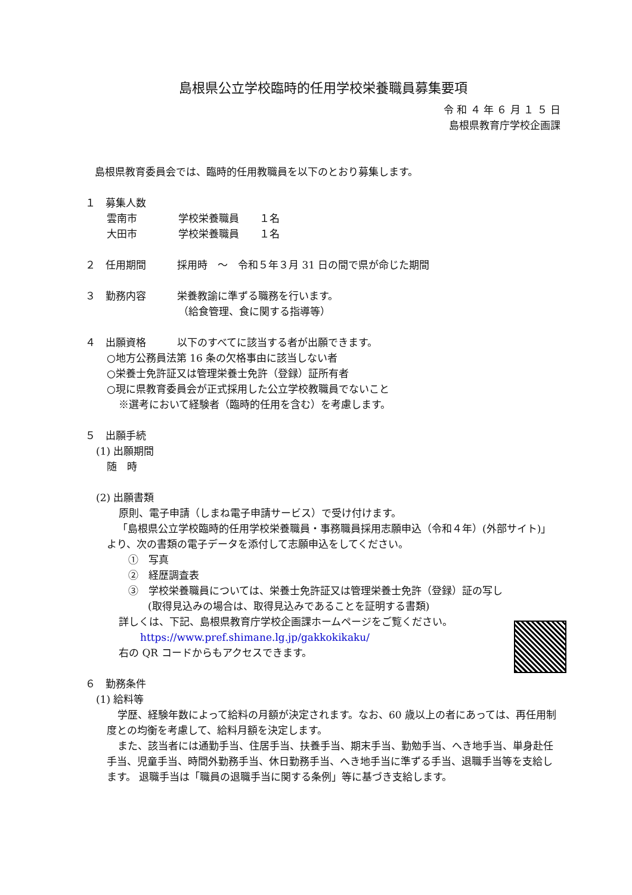島根県公立学校臨時的任用学校栄養職員募集要項
令 和 ４ 年 ６ 月 １ ５ 日
島根県教育庁学校企画課
島根県教育委員会では、臨時的任用教職員を以下のとおり募集します。
１　募集人数
雲南市 学校栄養職員　　１名
大田市 学校栄養職員　　１名
２　任用期間 採用時　～　令和５年３月 31 日の間で県が命じた期間
３　勤務内容 栄養教諭に準ずる職務を行います。
（給食管理、食に関する指導等）
４　出願資格 以下のすべてに該当する者が出願できます。
○地方公務員法第 16 条の欠格事由に該当しない者
○栄養士免許証又は管理栄養士免許（登録）証所有者
○現に県教育委員会が正式採用した公立学校教職員でないこと
※選考において経験者（臨時的任用を含む）を考慮します。
５　出願手続
(1) 出願期間
随　時
(2) 出願書類
原則、電子申請（しまね電子申請サービス）で受け付けます。
「島根県公立学校臨時的任用学校栄養職員・事務職員採用志願申込（令和４年）(外部サイト)」より、次の書類の電子データを添付して志願申込をしてください。
①　写真
②　経歴調査表
③　学校栄養職員については、栄養士免許証又は管理栄養士免許（登録）証の写し
(取得見込みの場合は、取得見込みであることを証明する書類)
詳しくは、下記、島根県教育庁学校企画課ホームページをご覧ください。
https://www.pref.shimane.lg.jp/gakkokikaku/
右の QR コードからもアクセスできます。
６　勤務条件
(1) 給料等
学歴、経験年数によって給料の月額が決定されます。なお、60 歳以上の者にあっては、再任用制度との均衡を考慮して、給料月額を決定します。
また、該当者には通勤手当、住居手当、扶養手当、期末手当、勤勉手当、へき地手当、単身赴任手当、児童手当、時間外勤務手当、休日勤務手当、へき地手当に準ずる手当、退職手当等を支給します。 退職手当は「職員の退職手当に関する条例」等に基づき支給します。